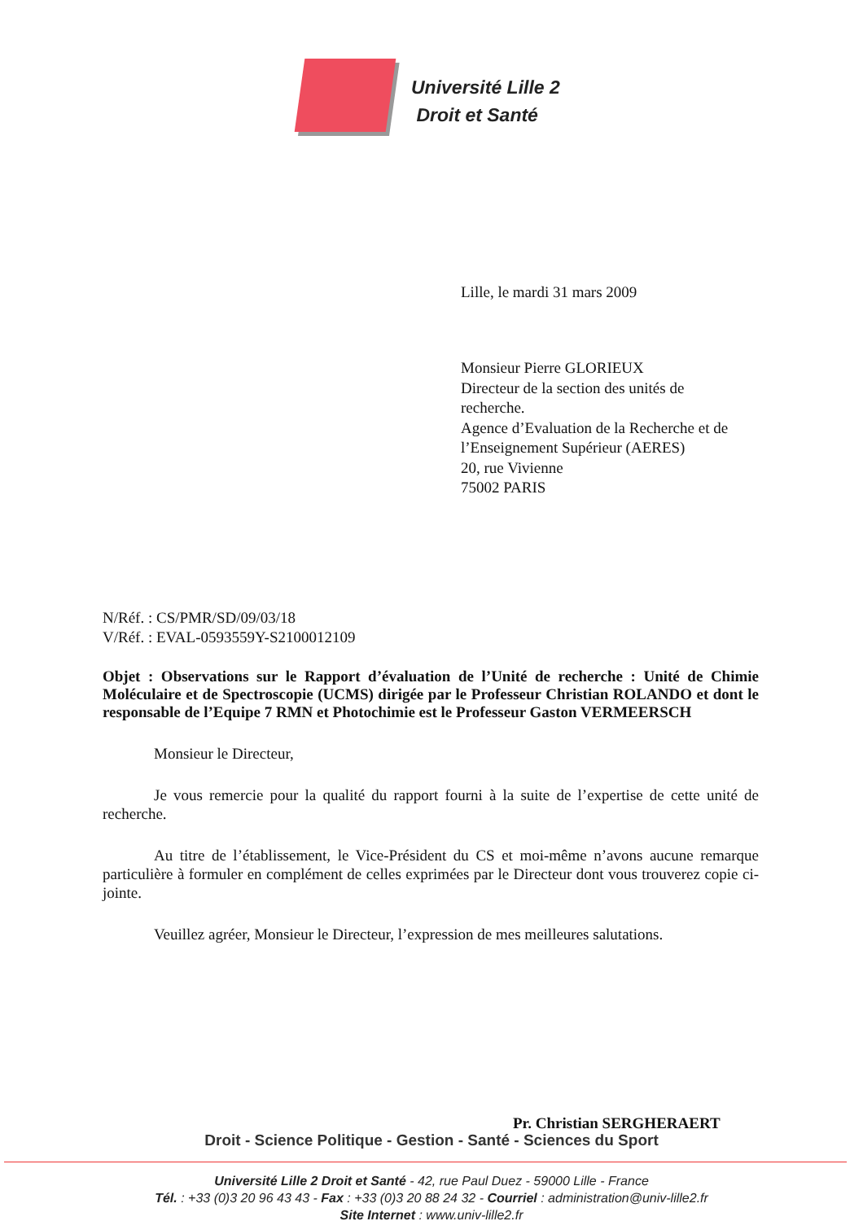Université Lille 2
Droit et Santé
Lille, le mardi 31 mars 2009
Monsieur Pierre GLORIEUX
Directeur de la section des unités de
recherche.
Agence d’Evaluation de la Recherche et de
l’Enseignement Supérieur (AERES)
20, rue Vivienne
75002 PARIS
N/Réf. : CS/PMR/SD/09/03/18
V/Réf. : EVAL-0593559Y-S2100012109
Objet : Observations sur le Rapport d’évaluation de l’Unité de recherche : Unité de Chimie Moléculaire et de Spectroscopie (UCMS) dirigée par le Professeur Christian ROLANDO et dont le responsable de l’Equipe 7 RMN et Photochimie est le Professeur Gaston VERMEERSCH
Monsieur le Directeur,
Je vous remercie pour la qualité du rapport fourni à la suite de l’expertise de cette unité de recherche.
Au titre de l’établissement, le Vice-Président du CS et moi-même n’avons aucune remarque particulière à formuler en complément de celles exprimées par le Directeur dont vous trouverez copie ci-jointe.
Veuillez agréer, Monsieur le Directeur, l’expression de mes meilleures salutations.
Pr. Christian SERGHERAERT
Droit - Science Politique - Gestion - Santé - Sciences du Sport
Université Lille 2 Droit et Santé - 42, rue Paul Duez - 59000 Lille - France
Tél. : +33 (0)3 20 96 43 43 - Fax : +33 (0)3 20 88 24 32 - Courriel : administration@univ-lille2.fr
Site Internet : www.univ-lille2.fr